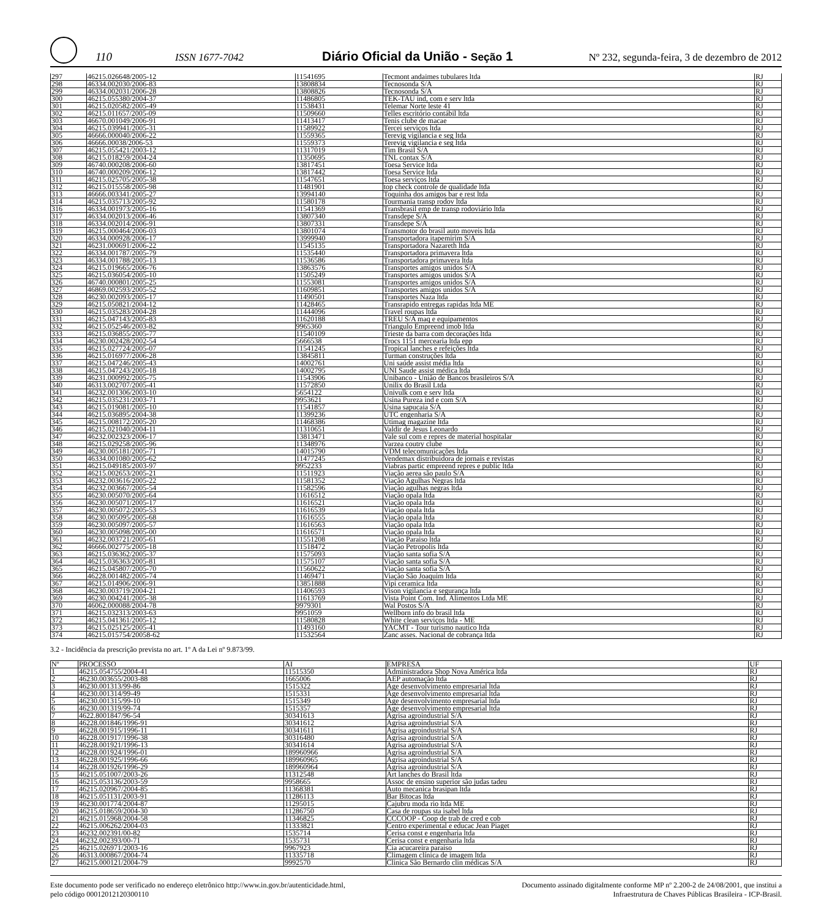110 ISSN 1677-7042 Diário Oficial da União - Seção 1 Nº 232, segunda-feira, 3 de dezembro de 2012
| 297 | 46215.026648/2005-12 | 11541695 | Tecmont andaimes tubulares ltda | RJ |
| 298 | 46334.002030/2006-83 | 13808834 | Tecnosonda S/A | RJ |
| 299 | 46334.002031/2006-28 | 13808826 | Tecnosonda S/A | RJ |
| 300 | 46215.055380/2004-37 | 11486805 | TEK-TAU ind, com e serv ltda | RJ |
| 301 | 46215.020582/2005-49 | 11538431 | Telemar Norte leste 41 | RJ |
| 302 | 46215.011657/2005-09 | 11509660 | Telles escritório contábil ltda | RJ |
| 303 | 46670.001049/2006-91 | 11413417 | Tenis clube de macae | RJ |
| 304 | 46215.039941/2005-31 | 11589922 | Tercei serviços ltda | RJ |
| 305 | 46666.000040/2006-22 | 11559365 | Terevig vigilancia e seg ltda | RJ |
| 306 | 46666.00038/2006-53 | 11559373 | Terevig vigilancia e seg ltda | RJ |
| 307 | 46215.055421/2003-12 | 11317019 | Tim Brasil S/A | RJ |
| 308 | 46215.018259/2004-24 | 11350695 | TNL contax S/A | RJ |
| 309 | 46740.000208/2006-60 | 13817451 | Toesa Service ltda | RJ |
| 310 | 46740.000209/2006-12 | 13817442 | Toesa Service ltda | RJ |
| 311 | 46215.025705/2005-38 | 11547651 | Toesa serviços ltda | RJ |
| 312 | 46215.015558/2005-98 | 11481901 | top check controle de qualidade ltda | RJ |
| 313 | 46666.003341/2005-27 | 13994140 | Toquinha dos amigos bar e rest ltda | RJ |
| 314 | 46215.035713/2005-92 | 11580178 | Tourmania transp rodov ltda | RJ |
| 316 | 46334.001973/2005-16 | 11541369 | Transbrasil emp de transp rodoviário ltda | RJ |
| 317 | 46334.002013/2006-46 | 13807340 | Transdepe S/A | RJ |
| 318 | 46334.002014/2006-91 | 13807331 | Transdepe S/A | RJ |
| 319 | 46215.000464/2006-03 | 13801074 | Transmotor do brasil auto moveis ltda | RJ |
| 320 | 46334.000928/2006-17 | 13999940 | Transportadora itapemirim S/A | RJ |
| 321 | 46231.000691/2006-22 | 11545135 | Transportadora Nazareth ltda | RJ |
| 322 | 46334.001787/2005-79 | 11535440 | Transportadora primavera ltda | RJ |
| 323 | 46334.001788/2005-13 | 11536586 | Transportadora primavera ltda | RJ |
| 324 | 46215.019665/2006-76 | 13863576 | Transportes amigos unidos S/A | RJ |
| 325 | 46215.036054/2005-10 | 11505249 | Transportes amigos unidos S/A | RJ |
| 326 | 46740.000801/2005-25 | 11553081 | Transportes amigos unidos S/A | RJ |
| 327 | 46869.002593/2005-52 | 11609851 | Transportes amigos unidos S/A | RJ |
| 328 | 46230.002093/2005-17 | 11490501 | Transportes Naza ltda | RJ |
| 329 | 46215.050821/2004-12 | 11428465 | Transrapido entregas rapidas ltda ME | RJ |
| 330 | 46215.035283/2004-28 | 11444096 | Travel roupas ltda | RJ |
| 331 | 46215.047143/2005-83 | 11620188 | TREU S/A maq e equipamentos | RJ |
| 332 | 46215.052546/2003-82 | 9965360 | Triangulo Empreend imob ltda | RJ |
| 333 | 46215.036855/2005-77 | 11540109 | Trieste da barra com decorações ltda | RJ |
| 334 | 46230.002428/2002-54 | 5666538 | Trocs 1151 mercearia ltda epp | RJ |
| 335 | 46215.027724/2005-07 | 11541245 | Tropical lanches e refeições ltda | RJ |
| 336 | 46215.016977/2006-28 | 13845811 | Turman construções ltda | RJ |
| 337 | 46215.047246/2005-43 | 14002761 | Uni saúde assist média ltda | RJ |
| 338 | 46215.047243/2005-18 | 14002795 | UNI Saude assist médica ltda | RJ |
| 339 | 46231.000992/2005-75 | 11543906 | Unibanco - União de Bancos brasileiros S/A | RJ |
| 340 | 46313.002707/2005-41 | 11572850 | Unilix do Brasil Ltda | RJ |
| 341 | 46232.001306/2003-10 | 5654122 | Univulk com e serv ltda | RJ |
| 342 | 46215.035231/2003-71 | 9953621 | Usina Pureza ind e com S/A | RJ |
| 343 | 46215.019081/2005-10 | 11541857 | Usina sapucaia S/A | RJ |
| 344 | 46215.036895/2004-38 | 11399236 | UTC engenharia S/A | RJ |
| 345 | 46215.008172/2005-20 | 11468386 | Utimag magazine ltda | RJ |
| 346 | 46215.021040/2004-11 | 11310651 | Valdir de Jesus Leonardo | RJ |
| 347 | 46232.002323/2006-17 | 13813471 | Vale sul com e repres de material hospitalar | RJ |
| 348 | 46215.029258/2005-96 | 11348976 | Varzea coutry clube | RJ |
| 349 | 46230.005181/2005-71 | 14015790 | VDM telecomunicações ltda | RJ |
| 350 | 46334.001080/2005-62 | 11477245 | Vendemax distribuidora de jornais e revistas | RJ |
| 351 | 46215.049185/2003-97 | 9952233 | Viabras partic empreend repres e public ltda | RJ |
| 352 | 46215.002653/2005-21 | 11511923 | Viação aerea são paulo S/A | RJ |
| 353 | 46232.003616/2005-22 | 11581352 | Viação Agulhas Negras ltda | RJ |
| 354 | 46232.003667/2005-54 | 11582596 | Viação agulhas negras ltda | RJ |
| 355 | 46230.005070/2005-64 | 11616512 | Viação opala ltda | RJ |
| 356 | 46230.005071/2005-17 | 11616521 | Viação opala ltda | RJ |
| 357 | 46230.005072/2005-53 | 11616539 | Viação opala ltda | RJ |
| 358 | 46230.005095/2005-68 | 11616555 | Viação opala ltda | RJ |
| 359 | 46230.005097/2005-57 | 11616563 | Viação opala ltda | RJ |
| 360 | 46230.005098/2005-00 | 11616571 | Viação opala ltda | RJ |
| 361 | 46232.003721/2005-61 | 11551208 | Viação Paraiso ltda | RJ |
| 362 | 46666.002775/2005-18 | 11518472 | Viação Petropolis ltda | RJ |
| 363 | 46215.036362/2005-37 | 11575093 | Viação santa sofia S/A | RJ |
| 364 | 46215.036363/2005-81 | 11575107 | Viação santa sofia S/A | RJ |
| 365 | 46215.045807/2005-70 | 11560622 | Viação santa sofia S/A | RJ |
| 366 | 46228.001482/2005-74 | 11469471 | Viação São Joaquim ltda | RJ |
| 367 | 46215.014906/2006-91 | 13851888 | Vipi ceramica ltda | RJ |
| 368 | 46230.003719/2004-21 | 11406593 | Vison vigilancia e segurança ltda | RJ |
| 369 | 46230.004241/2005-38 | 11613769 | Vista Point Com. Ind. Alimentos Ltda ME | RJ |
| 370 | 46062.000088/2004-78 | 9979301 | Wal Postos S/A | RJ |
| 371 | 46215.032313/2003-63 | 9951059 | Wellborn info do brasil ltda | RJ |
| 372 | 46215.041361/2005-12 | 11580828 | White clean serviços ltda - ME | RJ |
| 373 | 46215.025125/2005-41 | 11493160 | YACMT - Tour turismo nautico ltda | RJ |
| 374 | 46215.015754/20058-62 | 11532564 | Zanc asses. Nacional de cobrança ltda | RJ |
3.2 - Incidência da prescrição prevista no art. 1º A da Lei nº 9.873/99.
| Nº | PROCESSO | AI | EMPRESA | UF |
| --- | --- | --- | --- | --- |
| 1 | 46215.054755/2004-41 | 11515350 | Administradora Shop Nova América ltda | RJ |
| 2 | 46230.003655/2003-88 | 1665006 | AEP automação ltda | RJ |
| 3 | 46230.001313/99-86 | 1515322 | Age desenvolvimento empresarial ltda | RJ |
| 4 | 46230.001314/99-49 | 1515331 | Age desenvolvimento empresarial ltda | RJ |
| 5 | 46230.001315/99-10 | 1515349 | Age desenvolvimento empresarial ltda | RJ |
| 6 | 46230.001319/99-74 | 1515357 | Age desenvolvimento empresarial ltda | RJ |
| 7 | 4622.8001847/96-54 | 30341613 | Agrisa agroindustrial S/A | RJ |
| 8 | 46228.001846/1996-91 | 30341612 | Agrisa agroindustrial S/A | RJ |
| 9 | 46228.001915/1996-11 | 30341611 | Agrisa agroindustrial S/A | RJ |
| 10 | 46228.001917/1996-38 | 30316480 | Agrisa agroindustrial S/A | RJ |
| 11 | 46228.001921/1996-13 | 30341614 | Agrisa agroindustrial S/A | RJ |
| 12 | 46228.001924/1996-01 | 189960966 | Agrisa agroindustrial S/A | RJ |
| 13 | 46228.001925/1996-66 | 189960965 | Agrisa agroindustrial S/A | RJ |
| 14 | 46228.001926/1996-29 | 189960964 | Agrisa agroindustrial S/A | RJ |
| 15 | 46215.051007/2003-26 | 11312548 | Art lanches do Brasil ltda | RJ |
| 16 | 46215.053136/2003-59 | 9958665 | Assoc de ensino superior são judas tadeu | RJ |
| 17 | 46215.020967/2004-85 | 11368381 | Auto mecanica brasipan ltda | RJ |
| 18 | 46215.051131/2003-91 | 11286113 | Bar Bitocas ltda | RJ |
| 19 | 46230.001774/2004-87 | 11295015 | Cajubru moda rio ltda ME | RJ |
| 20 | 46215.018659/2004-30 | 11286750 | Casa de roupas sta isabel ltda | RJ |
| 21 | 46215.015968/2004-58 | 11346825 | CCCOOP - Coop de trab de cred e cob | RJ |
| 22 | 46215.006262/2004-03 | 11333821 | Centro experimental e educac Jean Piaget | RJ |
| 23 | 46232.002391/00-82 | 1535714 | Cerisa const e engenharia ltda | RJ |
| 24 | 46232.002393/00-71 | 1535731 | Cerisa const e engenharia ltda | RJ |
| 25 | 46215.026971/2003-16 | 9967923 | Cia acucareira paraiso | RJ |
| 26 | 46313.000867/2004-74 | 11335718 | Climagem clínica de imagem ltda | RJ |
| 27 | 46215.000121/2004-79 | 9992570 | Clinica São Bernardo clin médicas S/A | RJ |
Este documento pode ser verificado no endereço eletrônico http://www.in.gov.br/autenticidade.html,
pelo código 00012012120300110
Documento assinado digitalmente conforme MP nº 2.200-2 de 24/08/2001, que institui a
Infraestrutura de Chaves Públicas Brasileira - ICP-Brasil.